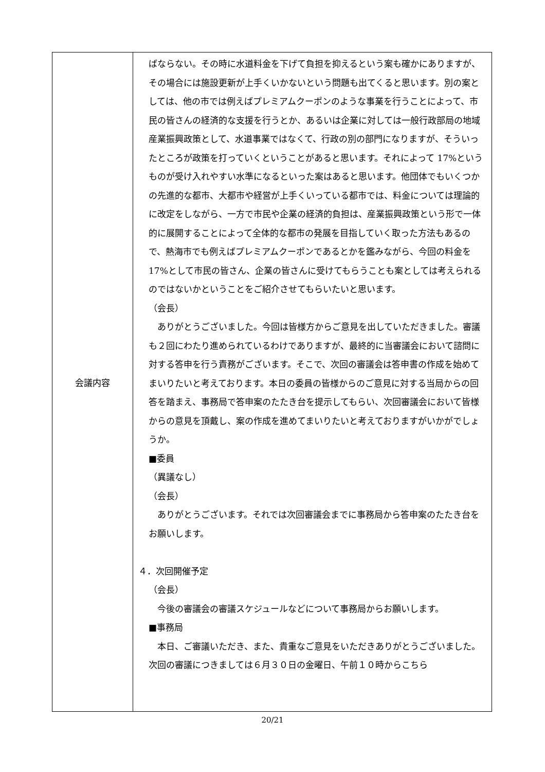| 会議内容 | ばならない。その時に水道料金を下げて負担を抑えるという案も確かにありますが、その場合には施設更新が上手くいかないという問題も出てくると思います。別の案としては、他の市では例えばプレミアムクーポンのような事業を行うことによって、市民の皆さんの経済的な支援を行うとか、あるいは企業に対しては一般行政部局の地域産業振興政策として、水道事業ではなくて、行政の別の部門になりますが、そういったところが政策を打っていくということがあると思います。それによって 17%というものが受け入れやすい水準になるといった案はあると思います。他団体でもいくつかの先進的な都市、大都市や経営が上手くいっている都市では、料金については理論的に改定をしながら、一方で市民や企業の経済的負担は、産業振興政策という形で一体的に展開することによって全体的な都市の発展を目指していく取った方法もあるので、熱海市でも例えばプレミアムクーポンであるとかを鑑みながら、今回の料金を 17%として市民の皆さん、企業の皆さんに受けてもらうことも案としては考えられるのではないかということをご紹介させてもらいたいと思います。 （会長） ありがとうございました。今回は皆様方からご意見を出していただきました。審議も２回にわたり進められているわけでありますが、最終的に当審議会において諮問に対する答申を行う責務がございます。そこで、次回の審議会は答申書の作成を始めてまいりたいと考えております。本日の委員の皆様からのご意見に対する当局からの回答を踏まえ、事務局で答申案のたたき台を提示してもらい、次回審議会において皆様からの意見を頂戴し、案の作成を進めてまいりたいと考えておりますがいかがでしょうか。 ■委員 （異議なし） （会長） ありがとうございます。それでは次回審議会までに事務局から答申案のたたき台をお願いします。 ４．次回開催予定 （会長） 今後の審議会の審議スケジュールなどについて事務局からお願いします。 ■事務局 本日、ご審議いただき、また、貴重なご意見をいただきありがとうございました。次回の審議につきましては６月３０日の金曜日、午前１０時からこちら |
20/21